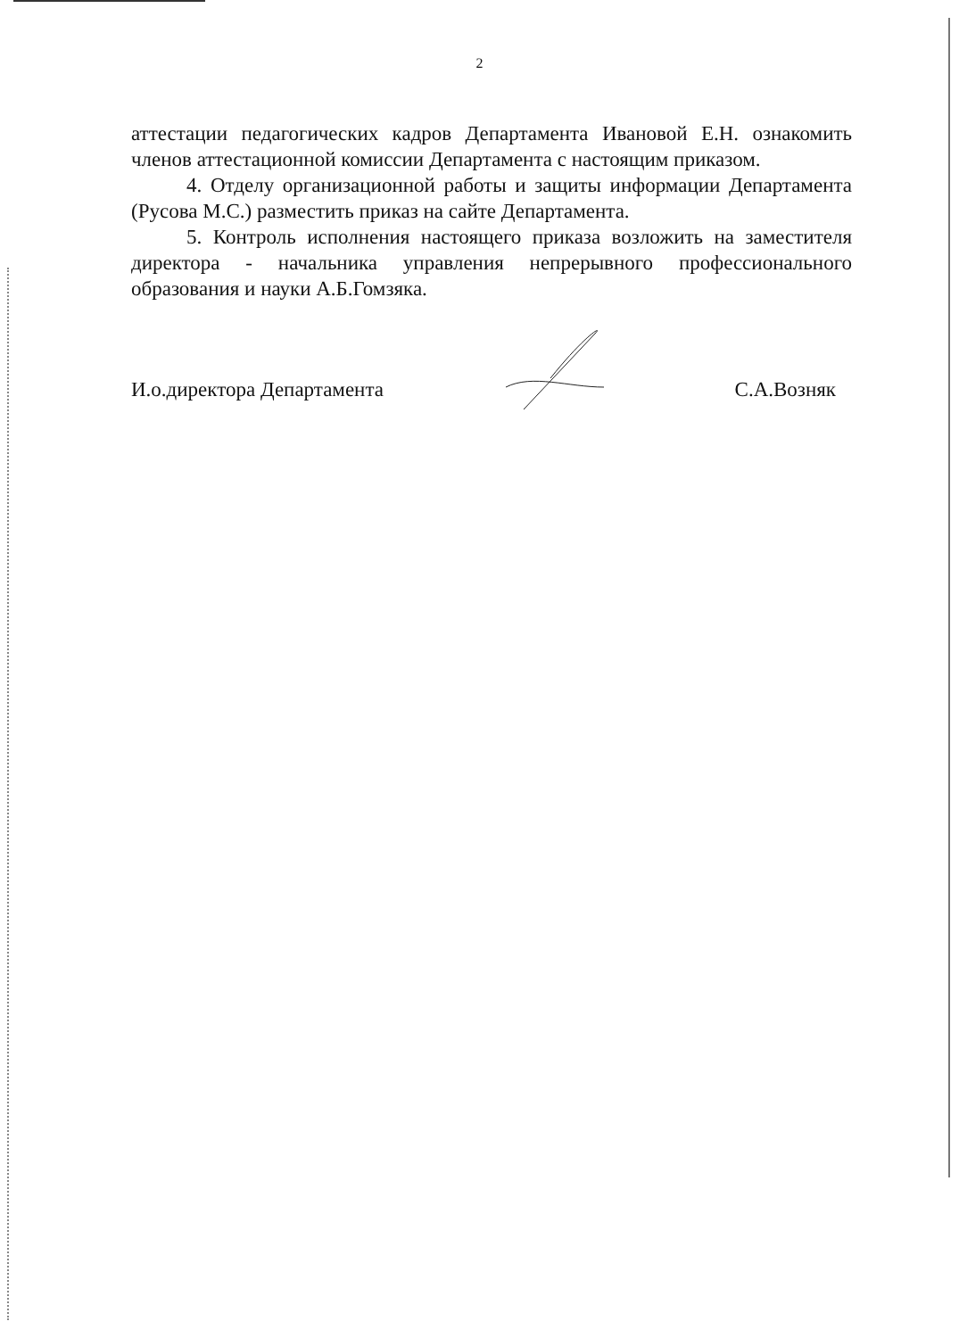2
аттестации педагогических кадров Департамента Ивановой Е.Н. ознакомить членов аттестационной комиссии Департамента с настоящим приказом.
4. Отделу организационной работы и защиты информации Департамента (Русова М.С.) разместить приказ на сайте Департамента.
5. Контроль исполнения настоящего приказа возложить на заместителя директора - начальника управления непрерывного профессионального образования и науки А.Б.Гомзяка.
И.о.директора Департамента С.А.Возняк